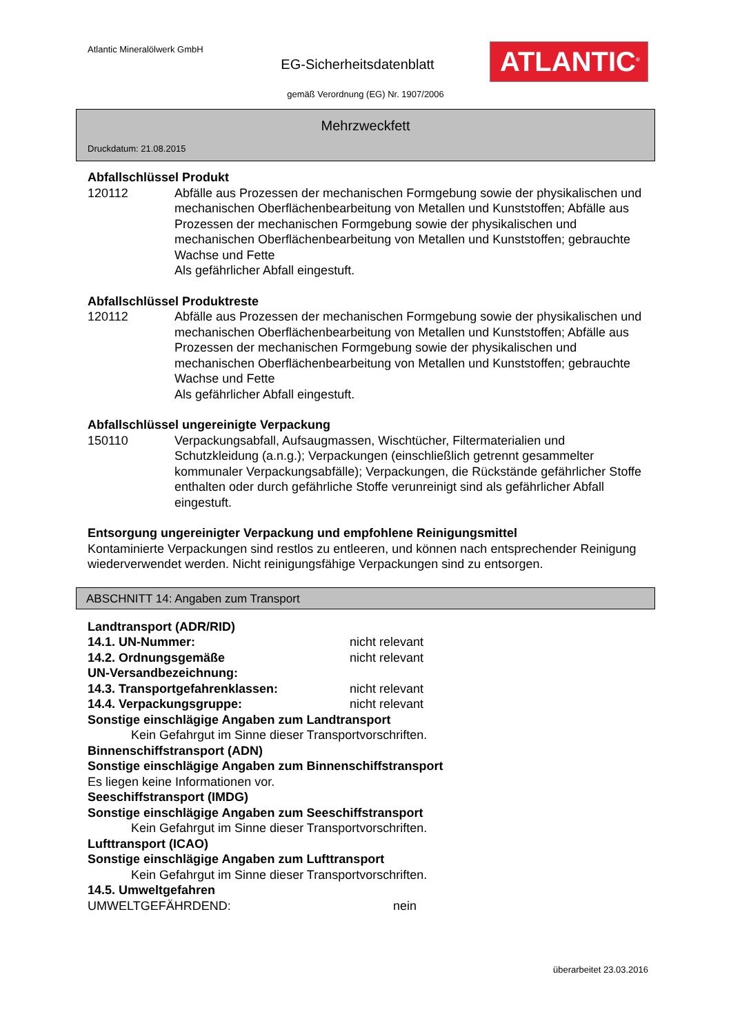Atlantic Mineralölwerk GmbH
EG-Sicherheitsdatenblatt
ATLANTIC<sup>®</sup>
gemäß Verordnung (EG) Nr. 1907/2006
Mehrzweckfett
Druckdatum: 21.08.2015
Abfallschlüssel Produkt
120112 Abfälle aus Prozessen der mechanischen Formgebung sowie der physikalischen und mechanischen Oberflächenbearbeitung von Metallen und Kunststoffen; Abfälle aus Prozessen der mechanischen Formgebung sowie der physikalischen und mechanischen Oberflächenbearbeitung von Metallen und Kunststoffen; gebrauchte Wachse und Fette
Als gefährlicher Abfall eingestuft.
Abfallschlüssel Produktreste
120112 Abfälle aus Prozessen der mechanischen Formgebung sowie der physikalischen und mechanischen Oberflächenbearbeitung von Metallen und Kunststoffen; Abfälle aus Prozessen der mechanischen Formgebung sowie der physikalischen und mechanischen Oberflächenbearbeitung von Metallen und Kunststoffen; gebrauchte Wachse und Fette
Als gefährlicher Abfall eingestuft.
Abfallschlüssel ungereinigte Verpackung
150110 Verpackungsabfall, Aufsaugmassen, Wischtücher, Filtermaterialien und Schutzkleidung (a.n.g.); Verpackungen (einschließlich getrennt gesammelter kommunaler Verpackungsabfälle); Verpackungen, die Rückstände gefährlicher Stoffe enthalten oder durch gefährliche Stoffe verunreinigt sind als gefährlicher Abfall eingestuft.
Entsorgung ungereinigter Verpackung und empfohlene Reinigungsmittel
Kontaminierte Verpackungen sind restlos zu entleeren, und können nach entsprechender Reinigung
wiederverwendet werden. Nicht reinigungsfähige Verpackungen sind zu entsorgen.
ABSCHNITT 14: Angaben zum Transport
Landtransport (ADR/RID)
14.1. UN-Nummer: nicht relevant
14.2. Ordnungsgemäße
UN-Versandbezeichnung: nicht relevant
14.3. Transportgefahrenklassen: nicht relevant
14.4. Verpackungsgruppe: nicht relevant
Sonstige einschlägige Angaben zum Landtransport
Kein Gefahrgut im Sinne dieser Transportvorschriften.
Binnenschiffstransport (ADN)
Sonstige einschlägige Angaben zum Binnenschiffstransport
Es liegen keine Informationen vor.
Seeschiffstransport (IMDG)
Sonstige einschlägige Angaben zum Seeschiffstransport
Kein Gefahrgut im Sinne dieser Transportvorschriften.
Lufttransport (ICAO)
Sonstige einschlägige Angaben zum Lufttransport
Kein Gefahrgut im Sinne dieser Transportvorschriften.
14.5. Umweltgefahren
UMWELTGEFÄHRDEND: nein
überarbeitet 23.03.2016